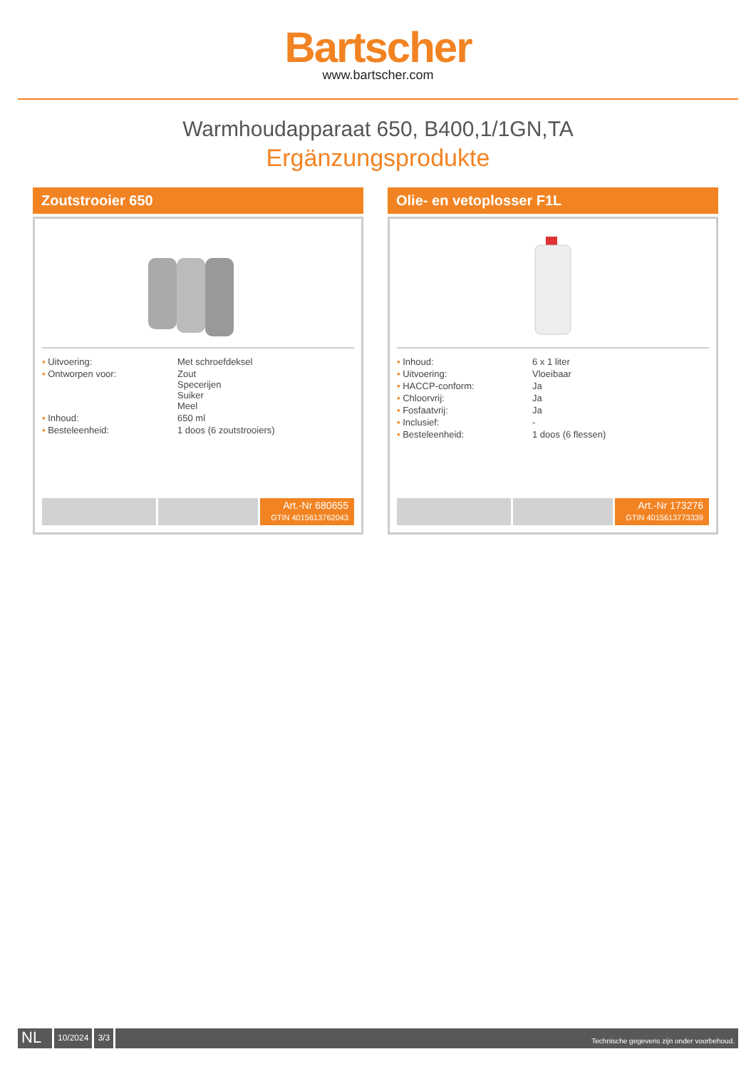Bartscher
www.bartscher.com
Warmhoudapparaat 650, B400,1/1GN,TA
Ergänzungsprodukte
Zoutstrooier 650
| • Uitvoering: | Met schroefdeksel |
| • Ontworpen voor: | Zout Specerijen Suiker Meel |
| • Inhoud: | 650 ml |
| • Besteleenheid: | 1 doos (6 zoutstrooiers) |
Art.-Nr 680655
GTIN 4015613762043
Olie- en vetoplosser F1L
| • Inhoud: | 6 x 1 liter |
| • Uitvoering: | Vloeibaar |
| • HACCP-conform: | Ja |
| • Chloorvrij: | Ja |
| • Fosfaatvrij: | Ja |
| • Inclusief: | - |
| • Besteleenheid: | 1 doos (6 flessen) |
Art.-Nr 173276
GTIN 4015613773339
NL
10/2024 3/3
Technische gegevens zijn onder voorbehoud.